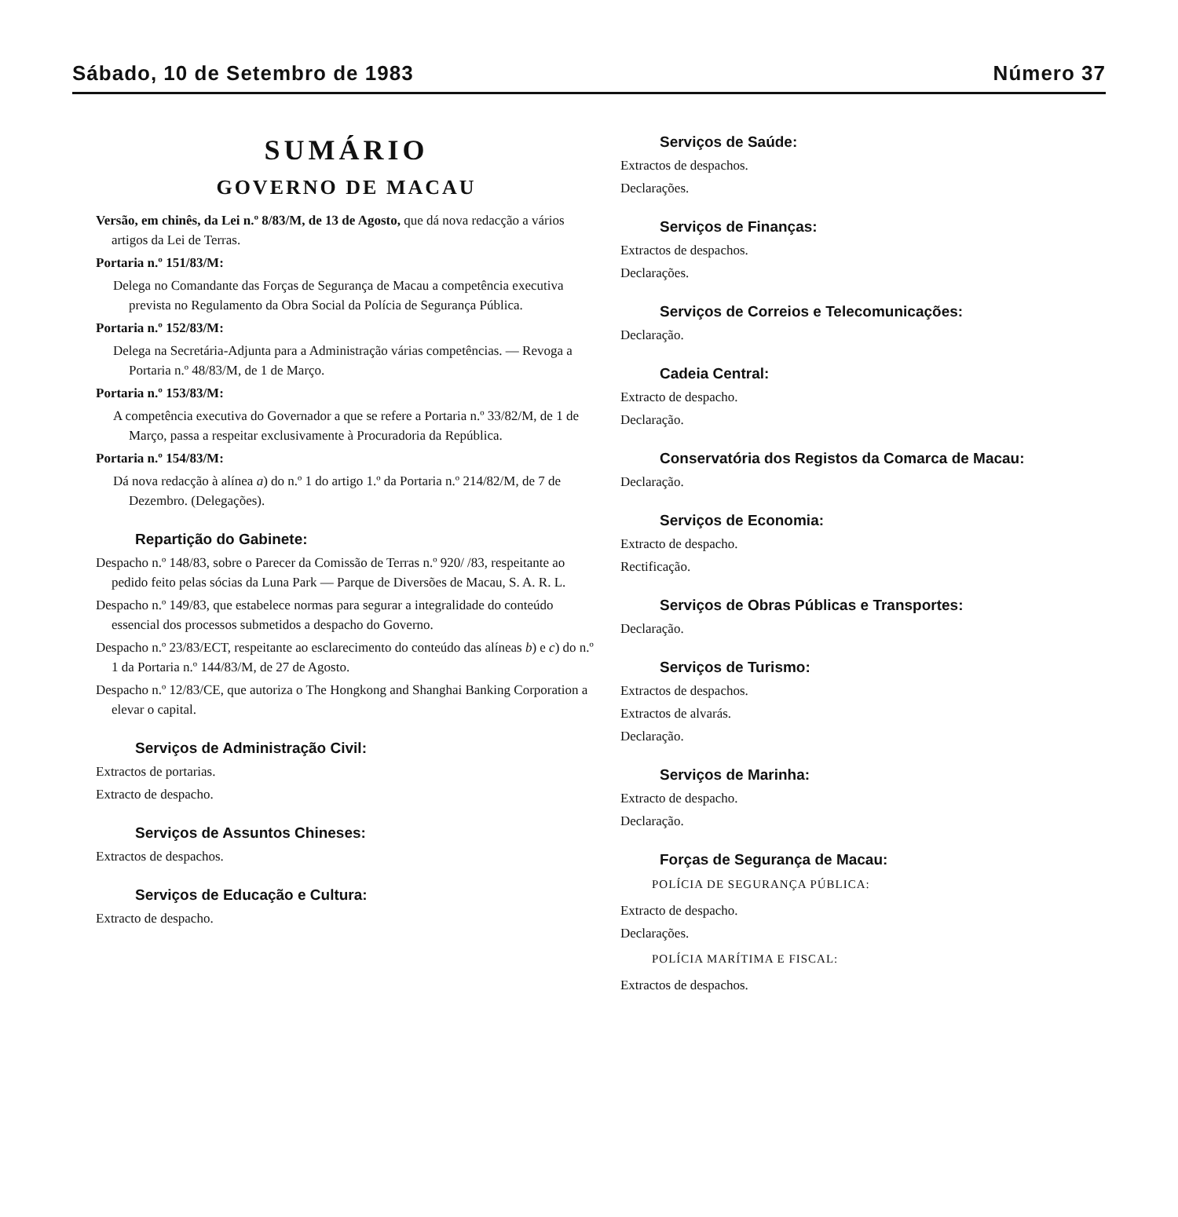Sábado, 10 de Setembro de 1983 Número 37
SUMÁRIO
GOVERNO DE MACAU
Versão, em chinês, da Lei n.º 8/83/M, de 13 de Agosto, que dá nova redacção a vários artigos da Lei de Terras.
Portaria n.º 151/83/M:
Delega no Comandante das Forças de Segurança de Macau a competência executiva prevista no Regulamento da Obra Social da Polícia de Segurança Pública.
Portaria n.º 152/83/M:
Delega na Secretária-Adjunta para a Administração várias competências. — Revoga a Portaria n.º 48/83/M, de 1 de Março.
Portaria n.º 153/83/M:
A competência executiva do Governador a que se refere a Portaria n.º 33/82/M, de 1 de Março, passa a respeitar exclusivamente à Procuradoria da República.
Portaria n.º 154/83/M:
Dá nova redacção à alínea a) do n.º 1 do artigo 1.º da Portaria n.º 214/82/M, de 7 de Dezembro. (Delegações).
Repartição do Gabinete:
Despacho n.º 148/83, sobre o Parecer da Comissão de Terras n.º 920/ /83, respeitante ao pedido feito pelas sócias da Luna Park — Parque de Diversões de Macau, S. A. R. L.
Despacho n.º 149/83, que estabelece normas para segurar a integralidade do conteúdo essencial dos processos submetidos a despacho do Governo.
Despacho n.º 23/83/ECT, respeitante ao esclarecimento do conteúdo das alíneas b) e c) do n.º 1 da Portaria n.º 144/83/M, de 27 de Agosto.
Despacho n.º 12/83/CE, que autoriza o The Hongkong and Shanghai Banking Corporation a elevar o capital.
Serviços de Administração Civil:
Extractos de portarias.
Extracto de despacho.
Serviços de Assuntos Chineses:
Extractos de despachos.
Serviços de Educação e Cultura:
Extracto de despacho.
Serviços de Saúde:
Extractos de despachos.
Declarações.
Serviços de Finanças:
Extractos de despachos.
Declarações.
Serviços de Correios e Telecomunicações:
Declaração.
Cadeia Central:
Extracto de despacho.
Declaração.
Conservatória dos Registos da Comarca de Macau:
Declaração.
Serviços de Economia:
Extracto de despacho.
Rectificação.
Serviços de Obras Públicas e Transportes:
Declaração.
Serviços de Turismo:
Extractos de despachos.
Extractos de alvarás.
Declaração.
Serviços de Marinha:
Extracto de despacho.
Declaração.
Forças de Segurança de Macau:
POLÍCIA DE SEGURANÇA PÚBLICA:
Extracto de despacho.
Declarações.
POLÍCIA MARÍTIMA E FISCAL:
Extractos de despachos.